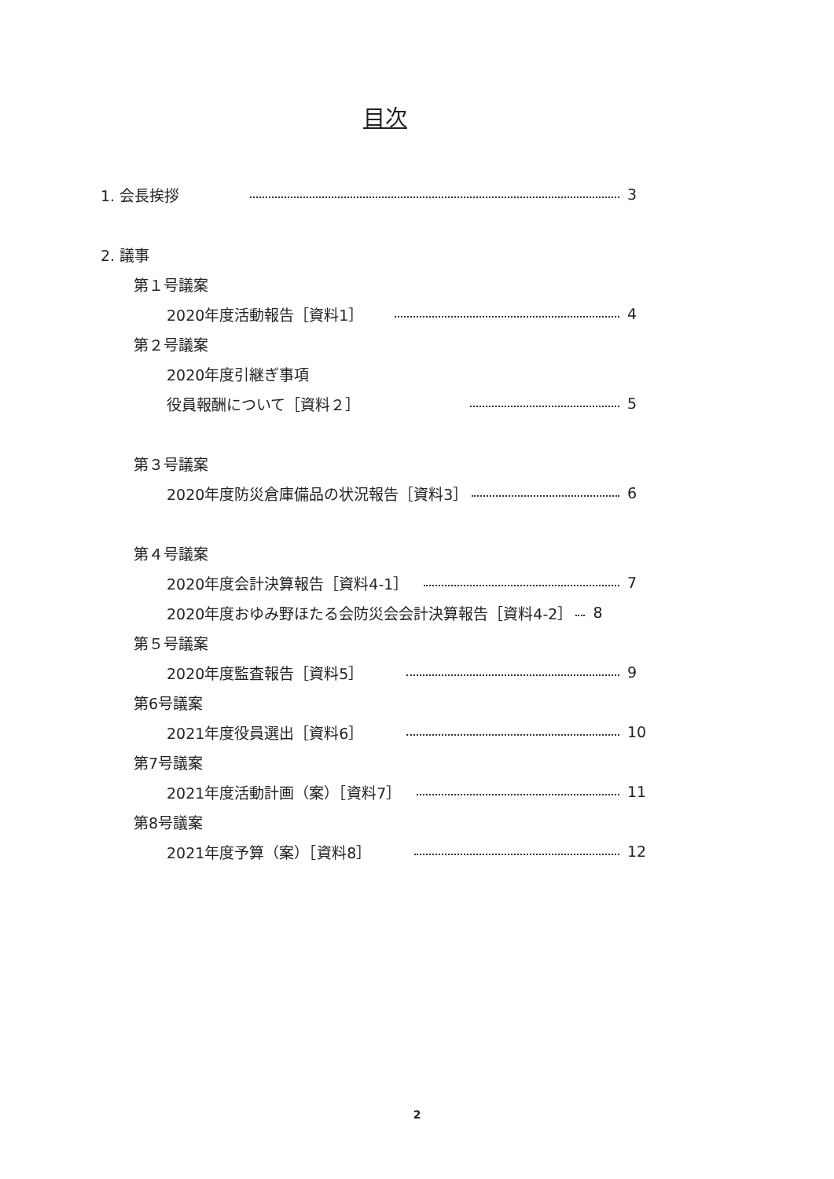目次
1. 会長挨拶 3
2. 議事
第１号議案
2020年度活動報告［資料1］ 4
第２号議案
2020年度引継ぎ事項
役員報酬について［資料２］ 5
第３号議案
2020年度防災倉庫備品の状況報告［資料3］ 6
第４号議案
2020年度会計決算報告［資料4-1］ 7
2020年度おゆみ野ほたる会防災会会計決算報告［資料4-2］ 8
第５号議案
2020年度監査報告［資料5］ 9
第6号議案
2021年度役員選出［資料6］ 10
第7号議案
2021年度活動計画（案）［資料7］ 11
第8号議案
2021年度予算（案）［資料8］ 12
2